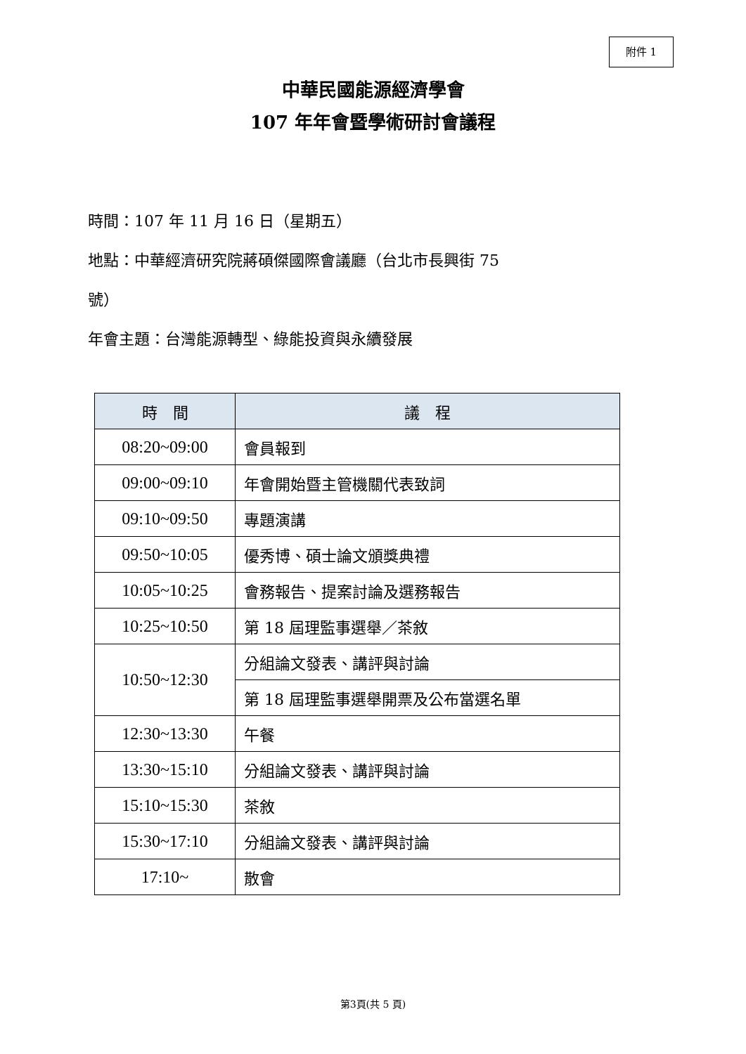附件 1
中華民國能源經濟學會
107 年年會暨學術研討會議程
時間：107 年 11 月 16 日（星期五）
地點：中華經濟研究院蔣碩傑國際會議廳（台北市長興街 75
號）
年會主題：台灣能源轉型、綠能投資與永續發展
| 時 間 | 議 程 |
| --- | --- |
| 08:20~09:00 | 會員報到 |
| 09:00~09:10 | 年會開始暨主管機關代表致詞 |
| 09:10~09:50 | 專題演講 |
| 09:50~10:05 | 優秀博、碩士論文頒獎典禮 |
| 10:05~10:25 | 會務報告、提案討論及選務報告 |
| 10:25~10:50 | 第 18 屆理監事選舉／茶敘 |
| 10:50~12:30 | 分組論文發表、講評與討論 |
| | 第 18 屆理監事選舉開票及公布當選名單 |
| 12:30~13:30 | 午餐 |
| 13:30~15:10 | 分組論文發表、講評與討論 |
| 15:10~15:30 | 茶敘 |
| 15:30~17:10 | 分組論文發表、講評與討論 |
| 17:10~ | 散會 |
第3頁(共 5 頁)